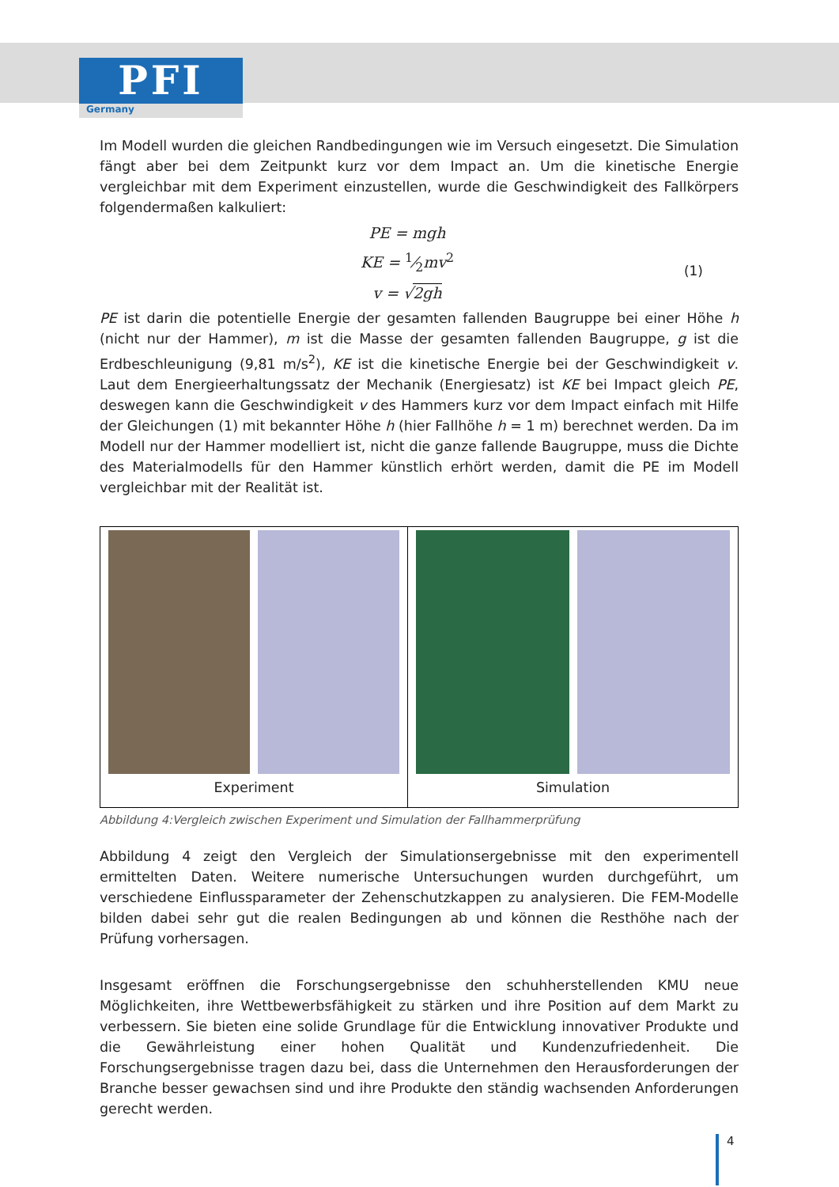PFI
Germany
Im Modell wurden die gleichen Randbedingungen wie im Versuch eingesetzt. Die Simulation fängt aber bei dem Zeitpunkt kurz vor dem Impact an. Um die kinetische Energie vergleichbar mit dem Experiment einzustellen, wurde die Geschwindigkeit des Fallkörpers folgendermaßen kalkuliert:
PE = mgh
KE = 1⁄2mv<sup>2</sup>
v = √2gh
(1)
PE ist darin die potentielle Energie der gesamten fallenden Baugruppe bei einer Höhe h (nicht nur der Hammer), m ist die Masse der gesamten fallenden Baugruppe, g ist die Erdbeschleunigung (9,81 m/s<sup>2</sup>), KE ist die kinetische Energie bei der Geschwindigkeit v. Laut dem Energieerhaltungssatz der Mechanik (Energiesatz) ist KE bei Impact gleich PE, deswegen kann die Geschwindigkeit v des Hammers kurz vor dem Impact einfach mit Hilfe der Gleichungen (1) mit bekannter Höhe h (hier Fallhöhe h = 1 m) berechnet werden. Da im Modell nur der Hammer modelliert ist, nicht die ganze fallende Baugruppe, muss die Dichte des Materialmodells für den Hammer künstlich erhört werden, damit die PE im Modell vergleichbar mit der Realität ist.
Experiment Simulation
Abbildung 4:Vergleich zwischen Experiment und Simulation der Fallhammerprüfung
Abbildung 4 zeigt den Vergleich der Simulationsergebnisse mit den experimentell ermittelten Daten. Weitere numerische Untersuchungen wurden durchgeführt, um verschiedene Einflussparameter der Zehenschutzkappen zu analysieren. Die FEM-Modelle bilden dabei sehr gut die realen Bedingungen ab und können die Resthöhe nach der Prüfung vorhersagen.
Insgesamt eröffnen die Forschungsergebnisse den schuhherstellenden KMU neue Möglichkeiten, ihre Wettbewerbsfähigkeit zu stärken und ihre Position auf dem Markt zu verbessern. Sie bieten eine solide Grundlage für die Entwicklung innovativer Produkte und die Gewährleistung einer hohen Qualität und Kundenzufriedenheit. Die Forschungsergebnisse tragen dazu bei, dass die Unternehmen den Herausforderungen der Branche besser gewachsen sind und ihre Produkte den ständig wachsenden Anforderungen gerecht werden.
4